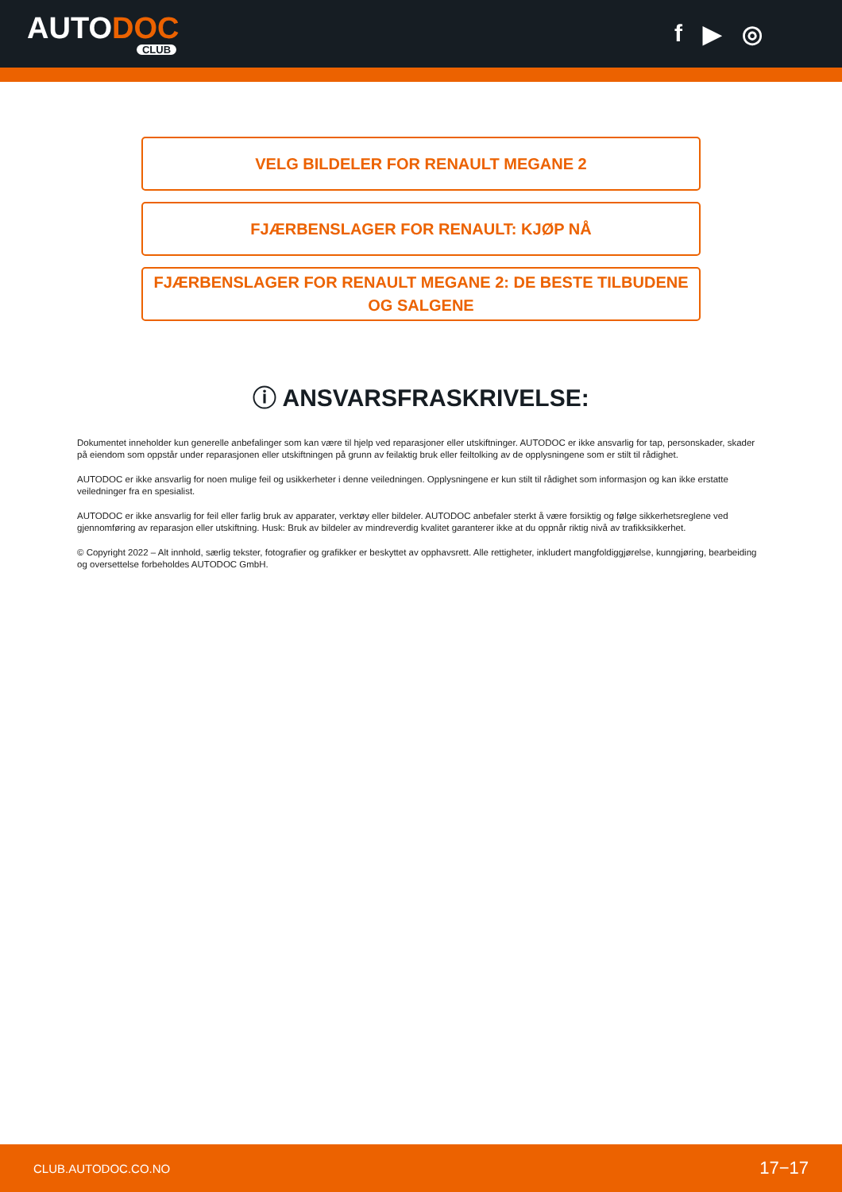AUTODOC
CLUB
f ▶ ◎
VELG BILDELER FOR RENAULT MEGANE 2
FJÆRBENSLAGER FOR RENAULT: KJØP NÅ
FJÆRBENSLAGER FOR RENAULT MEGANE 2: DE BESTE TILBUDENE OG SALGENE
ⓘ ANSVARSFRASKRIVELSE:
Dokumentet inneholder kun generelle anbefalinger som kan være til hjelp ved reparasjoner eller utskiftninger. AUTODOC er ikke ansvarlig for tap, personskader, skader på eiendom som oppstår under reparasjonen eller utskiftningen på grunn av feilaktig bruk eller feiltolking av de opplysningene som er stilt til rådighet.
AUTODOC er ikke ansvarlig for noen mulige feil og usikkerheter i denne veiledningen. Opplysningene er kun stilt til rådighet som informasjon og kan ikke erstatte veiledninger fra en spesialist.
AUTODOC er ikke ansvarlig for feil eller farlig bruk av apparater, verktøy eller bildeler. AUTODOC anbefaler sterkt å være forsiktig og følge sikkerhetsreglene ved gjennomføring av reparasjon eller utskiftning. Husk: Bruk av bildeler av mindreverdig kvalitet garanterer ikke at du oppnår riktig nivå av trafikksikkerhet.
© Copyright 2022 – Alt innhold, særlig tekster, fotografier og grafikker er beskyttet av opphavsrett. Alle rettigheter, inkludert mangfoldiggjørelse, kunngjøring, bearbeiding og oversettelse forbeholdes AUTODOC GmbH.
CLUB.AUTODOC.CO.NO 17−17